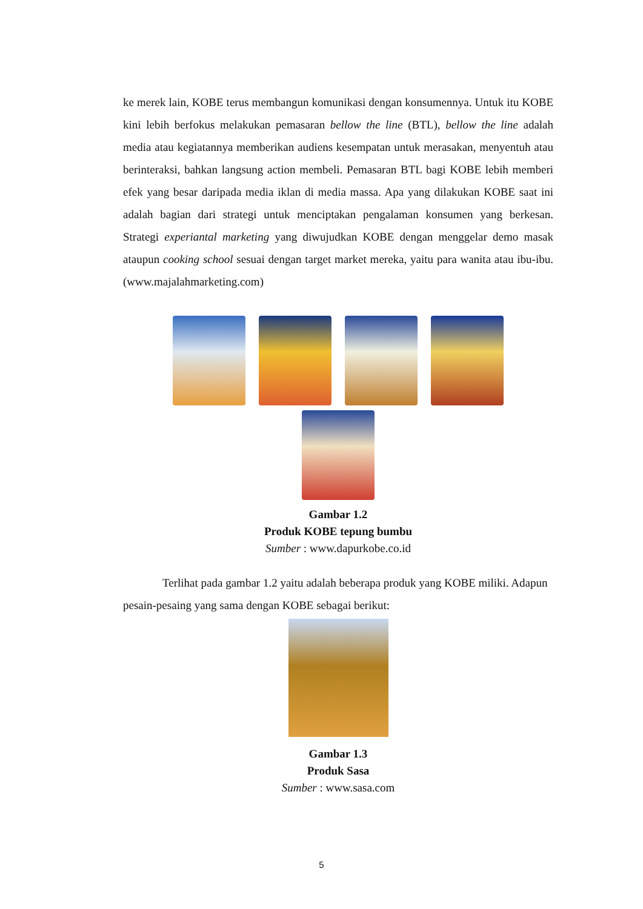ke merek lain, KOBE terus membangun komunikasi dengan konsumennya. Untuk itu KOBE kini lebih berfokus melakukan pemasaran bellow the line (BTL), bellow the line adalah media atau kegiatannya memberikan audiens kesempatan untuk merasakan, menyentuh atau berinteraksi, bahkan langsung action membeli. Pemasaran BTL bagi KOBE lebih memberi efek yang besar daripada media iklan di media massa. Apa yang dilakukan KOBE saat ini adalah bagian dari strategi untuk menciptakan pengalaman konsumen yang berkesan. Strategi experiantal marketing yang diwujudkan KOBE dengan menggelar demo masak ataupun cooking school sesuai dengan target market mereka, yaitu para wanita atau ibu-ibu. (www.majalahmarketing.com)
Gambar 1.2
Produk KOBE tepung bumbu
Sumber : www.dapurkobe.co.id
Terlihat pada gambar 1.2 yaitu adalah beberapa produk yang KOBE miliki. Adapun pesain-pesaing yang sama dengan KOBE sebagai berikut:
Gambar 1.3
Produk Sasa
Sumber : www.sasa.com
5